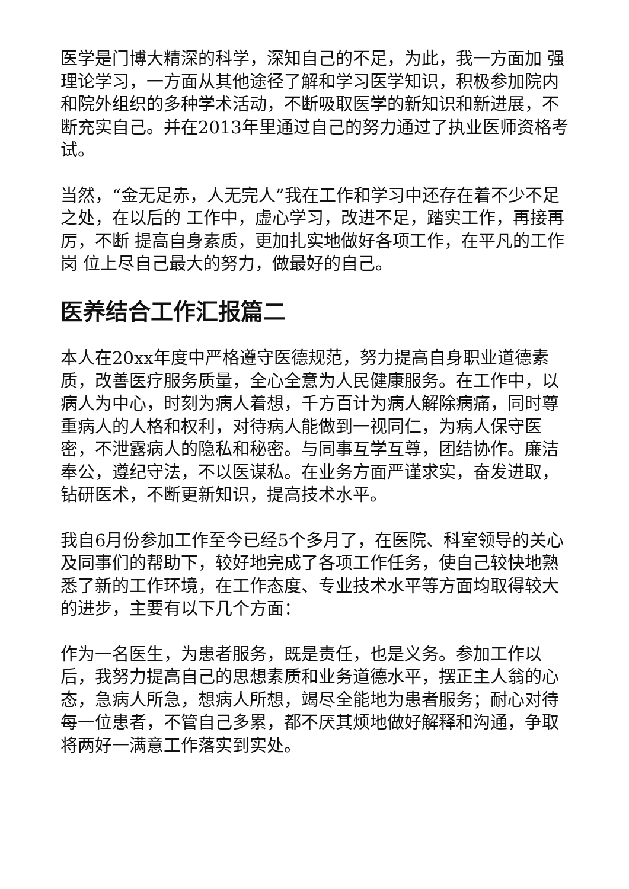医学是门博大精深的科学，深知自己的不足，为此，我一方面加 强理论学习，一方面从其他途径了解和学习医学知识，积极参加院内 和院外组织的多种学术活动，不断吸取医学的新知识和新进展，不断充实自己。并在2013年里通过自己的努力通过了执业医师资格考试。
当然，“金无足赤，人无完人”我在工作和学习中还存在着不少不足之处，在以后的 工作中，虚心学习，改进不足，踏实工作，再接再厉，不断 提高自身素质，更加扎实地做好各项工作，在平凡的工作岗 位上尽自己最大的努力，做最好的自己。
医养结合工作汇报篇二
本人在20xx年度中严格遵守医德规范，努力提高自身职业道德素质，改善医疗服务质量，全心全意为人民健康服务。在工作中，以病人为中心，时刻为病人着想，千方百计为病人解除病痛，同时尊重病人的人格和权利，对待病人能做到一视同仁，为病人保守医密，不泄露病人的隐私和秘密。与同事互学互尊，团结协作。廉洁奉公，遵纪守法，不以医谋私。在业务方面严谨求实，奋发进取，钻研医术，不断更新知识，提高技术水平。
我自6月份参加工作至今已经5个多月了，在医院、科室领导的关心及同事们的帮助下，较好地完成了各项工作任务，使自己较快地熟悉了新的工作环境，在工作态度、专业技术水平等方面均取得较大的进步，主要有以下几个方面：
作为一名医生，为患者服务，既是责任，也是义务。参加工作以后，我努力提高自己的思想素质和业务道德水平，摆正主人翁的心态，急病人所急，想病人所想，竭尽全能地为患者服务；耐心对待每一位患者，不管自己多累，都不厌其烦地做好解释和沟通，争取将两好一满意工作落实到实处。